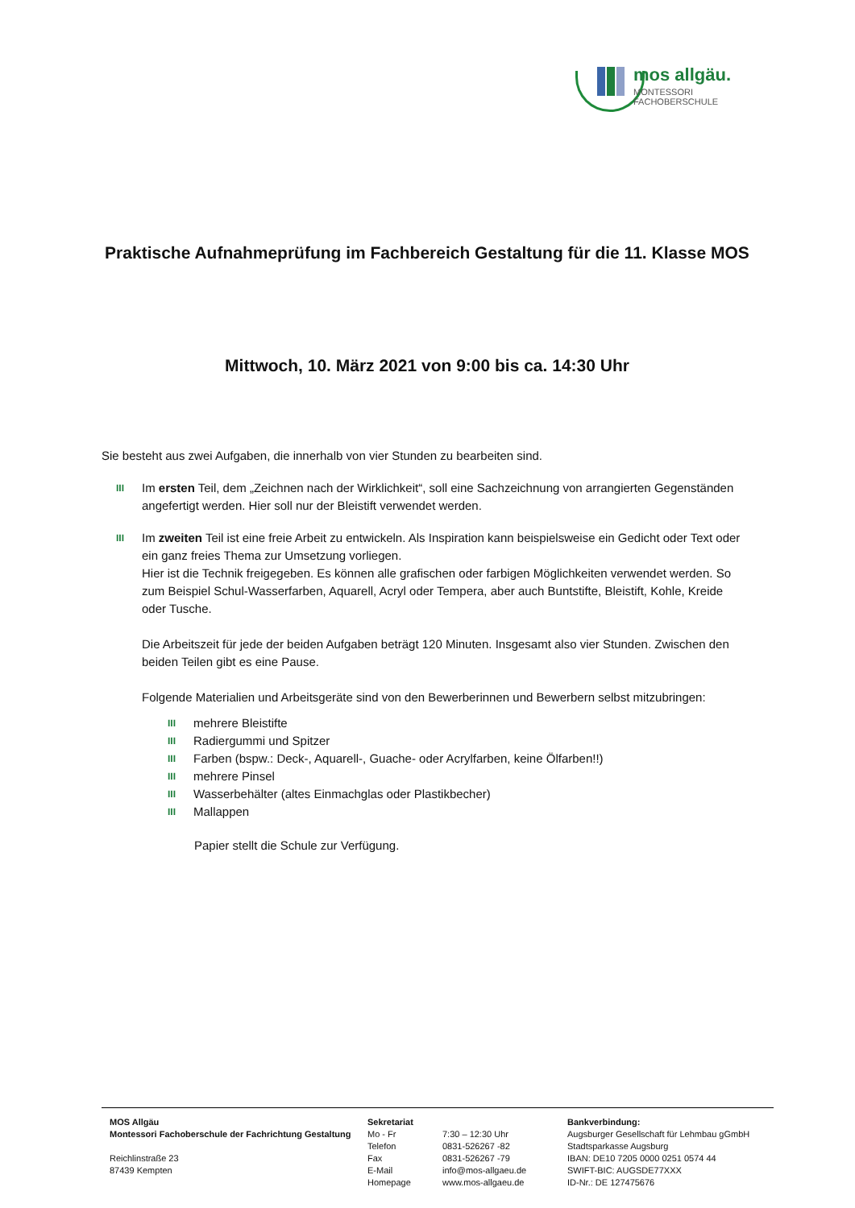mos allgäu.
MONTESSORI FACHOBERSCHULE
Praktische Aufnahmeprüfung im Fachbereich Gestaltung für die 11. Klasse MOS
Mittwoch, 10. März 2021 von 9:00 bis ca. 14:30 Uhr
Sie besteht aus zwei Aufgaben, die innerhalb von vier Stunden zu bearbeiten sind.
III
Im ersten Teil, dem „Zeichnen nach der Wirklichkeit“, soll eine Sachzeichnung von arrangierten Gegenständen angefertigt werden. Hier soll nur der Bleistift verwendet werden.
III
Im zweiten Teil ist eine freie Arbeit zu entwickeln. Als Inspiration kann beispielsweise ein Gedicht oder Text oder ein ganz freies Thema zur Umsetzung vorliegen.
Hier ist die Technik freigegeben. Es können alle grafischen oder farbigen Möglichkeiten verwendet werden. So zum Beispiel Schul-Wasserfarben, Aquarell, Acryl oder Tempera, aber auch Buntstifte, Bleistift, Kohle, Kreide oder Tusche.
Die Arbeitszeit für jede der beiden Aufgaben beträgt 120 Minuten. Insgesamt also vier Stunden. Zwischen den beiden Teilen gibt es eine Pause.
Folgende Materialien und Arbeitsgeräte sind von den Bewerberinnen und Bewerbern selbst mitzubringen:
III mehrere Bleistifte
III Radiergummi und Spitzer
III Farben (bspw.: Deck-, Aquarell-, Guache- oder Acrylfarben, keine Ölfarben!!)
III mehrere Pinsel
III Wasserbehälter (altes Einmachglas oder Plastikbecher)
III Mallappen
Papier stellt die Schule zur Verfügung.
MOS Allgäu
Montessori Fachoberschule der Fachrichtung Gestaltung
Reichlinstraße 23
87439 Kempten
Sekretariat
Mo - Fr 7:30 – 12:30 Uhr Telefon 0831-526267 -82 Fax 0831-526267 -79 E-Mail info@mos-allgaeu.de Homepage www.mos-allgaeu.de
Bankverbindung:
Augsburger Gesellschaft für Lehmbau gGmbH
Stadtsparkasse Augsburg
IBAN: DE10 7205 0000 0251 0574 44
SWIFT-BIC: AUGSDE77XXX
ID-Nr.: DE 127475676